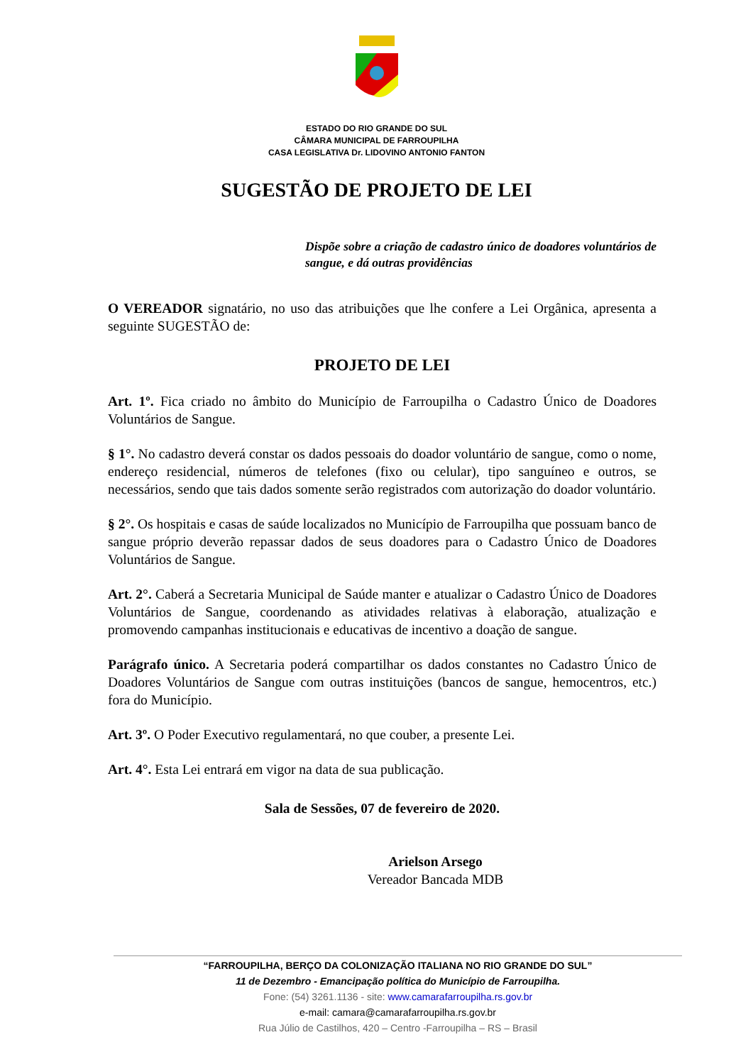ESTADO DO RIO GRANDE DO SUL
CÂMARA MUNICIPAL DE FARROUPILHA
CASA LEGISLATIVA Dr. LIDOVINO ANTONIO FANTON
SUGESTÃO DE PROJETO DE LEI
Dispõe sobre a criação de cadastro único de doadores voluntários de sangue, e dá outras providências
O VEREADOR signatário, no uso das atribuições que lhe confere a Lei Orgânica, apresenta a seguinte SUGESTÃO de:
PROJETO DE LEI
Art. 1º. Fica criado no âmbito do Município de Farroupilha o Cadastro Único de Doadores Voluntários de Sangue.
§ 1°. No cadastro deverá constar os dados pessoais do doador voluntário de sangue, como o nome, endereço residencial, números de telefones (fixo ou celular), tipo sanguíneo e outros, se necessários, sendo que tais dados somente serão registrados com autorização do doador voluntário.
§ 2°. Os hospitais e casas de saúde localizados no Município de Farroupilha que possuam banco de sangue próprio deverão repassar dados de seus doadores para o Cadastro Único de Doadores Voluntários de Sangue.
Art. 2°. Caberá a Secretaria Municipal de Saúde manter e atualizar o Cadastro Único de Doadores Voluntários de Sangue, coordenando as atividades relativas à elaboração, atualização e promovendo campanhas institucionais e educativas de incentivo a doação de sangue.
Parágrafo único. A Secretaria poderá compartilhar os dados constantes no Cadastro Único de Doadores Voluntários de Sangue com outras instituições (bancos de sangue, hemocentros, etc.) fora do Município.
Art. 3º. O Poder Executivo regulamentará, no que couber, a presente Lei.
Art. 4°. Esta Lei entrará em vigor na data de sua publicação.
Sala de Sessões, 07 de fevereiro de 2020.
Arielson Arsego
Vereador Bancada MDB
“FARROUPILHA, BERÇO DA COLONIZAÇÃO ITALIANA NO RIO GRANDE DO SUL”
11 de Dezembro - Emancipação política do Município de Farroupilha.
Fone: (54) 3261.1136 - site: www.camarafarroupilha.rs.gov.br
e-mail: camara@camarafarroupilha.rs.gov.br
Rua Júlio de Castilhos, 420 – Centro -Farroupilha – RS – Brasil